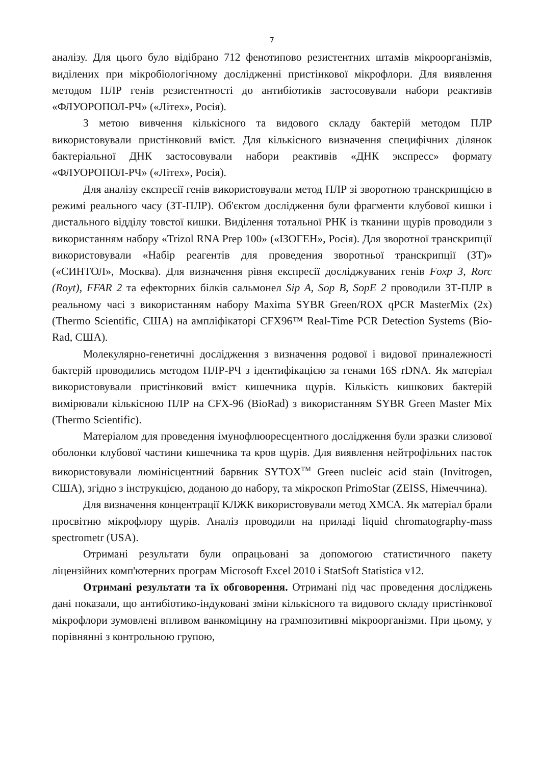7
аналізу. Для цього було відібрано 712 фенотипово резистентних штамів мікроорганізмів, виділених при мікробіологічному дослідженні пристінкової мікрофлори. Для виявлення методом ПЛР генів резистентності до антибіотиків застосовували набори реактивів «ФЛУОРОПОЛ-РЧ» («Літех», Росія).
З метою вивчення кількісного та видового складу бактерій методом ПЛР використовували пристінковий вміст. Для кількісного визначення специфічних ділянок бактеріальної ДНК застосовували набори реактивів «ДНК экспресс» формату «ФЛУОРОПОЛ-РЧ» («Літех», Росія).
Для аналізу експресії генів використовували метод ПЛР зі зворотною транскрипцією в режимі реального часу (ЗТ-ПЛР). Об'єктом дослідження були фрагменти клубової кишки і дистального відділу товстої кишки. Виділення тотальної РНК із тканини щурів проводили з використанням набору «Trizol RNA Prep 100» («ІЗОГЕН», Росія). Для зворотної транскрипції використовували «Набір реагентів для проведения зворотньої транскрипції (ЗТ)» («СИНТОЛ», Москва). Для визначення рівня експресії досліджуваних генів Foxp 3, Rorc (Royt), FFAR 2 та ефекторних білків сальмонел Sip A, Sop B, SopE 2 проводили ЗТ-ПЛР в реальному часі з використанням набору Maxima SYBR Green/ROX qPCR MasterMix (2x) (Thermo Scientific, США) на ампліфікаторі CFX96™ Real-Time PCR Detection Systems (Bio-Rad, США).
Молекулярно-генетичні дослідження з визначення родової і видової приналежності бактерій проводились методом ПЛР-РЧ з ідентифікацією за генами 16S rDNA. Як матеріал використовували пристінковий вміст кишечника щурів. Кількість кишкових бактерій вимірювали кількісною ПЛР на CFX-96 (BioRad) з використанням SYBR Green Master Mix (Thermo Scientific).
Матеріалом для проведення імунофлюоресцентного дослідження були зразки слизової оболонки клубової частини кишечника та кров щурів. Для виявлення нейтрофільних пасток використовували люмінісцентний барвник SYTOX<sup>TM</sup> Green nucleic acid stain (Invitrogen, США), згідно з інструкцією, доданою до набору, та мікроскоп PrimoStar (ZEISS, Німеччина).
Для визначення концентрації КЛЖК використовували метод ХМСА. Як матеріал брали просвітню мікрофлору щурів. Аналіз проводили на приладі liquid chromatography-mass spectrometr (USA).
Отримані результати були опрацьовані за допомогою статистичного пакету ліцензійних комп'ютерних програм Microsoft Excel 2010 і StatSoft Statistica v12.
Отримані результати та їх обговорення. Отримані під час проведення досліджень дані показали, що антибіотико-індуковані зміни кількісного та видового складу пристінкової мікрофлори зумовлені впливом ванкоміцину на грампозитивні мікроорганізми. При цьому, у порівнянні з контрольною групою,